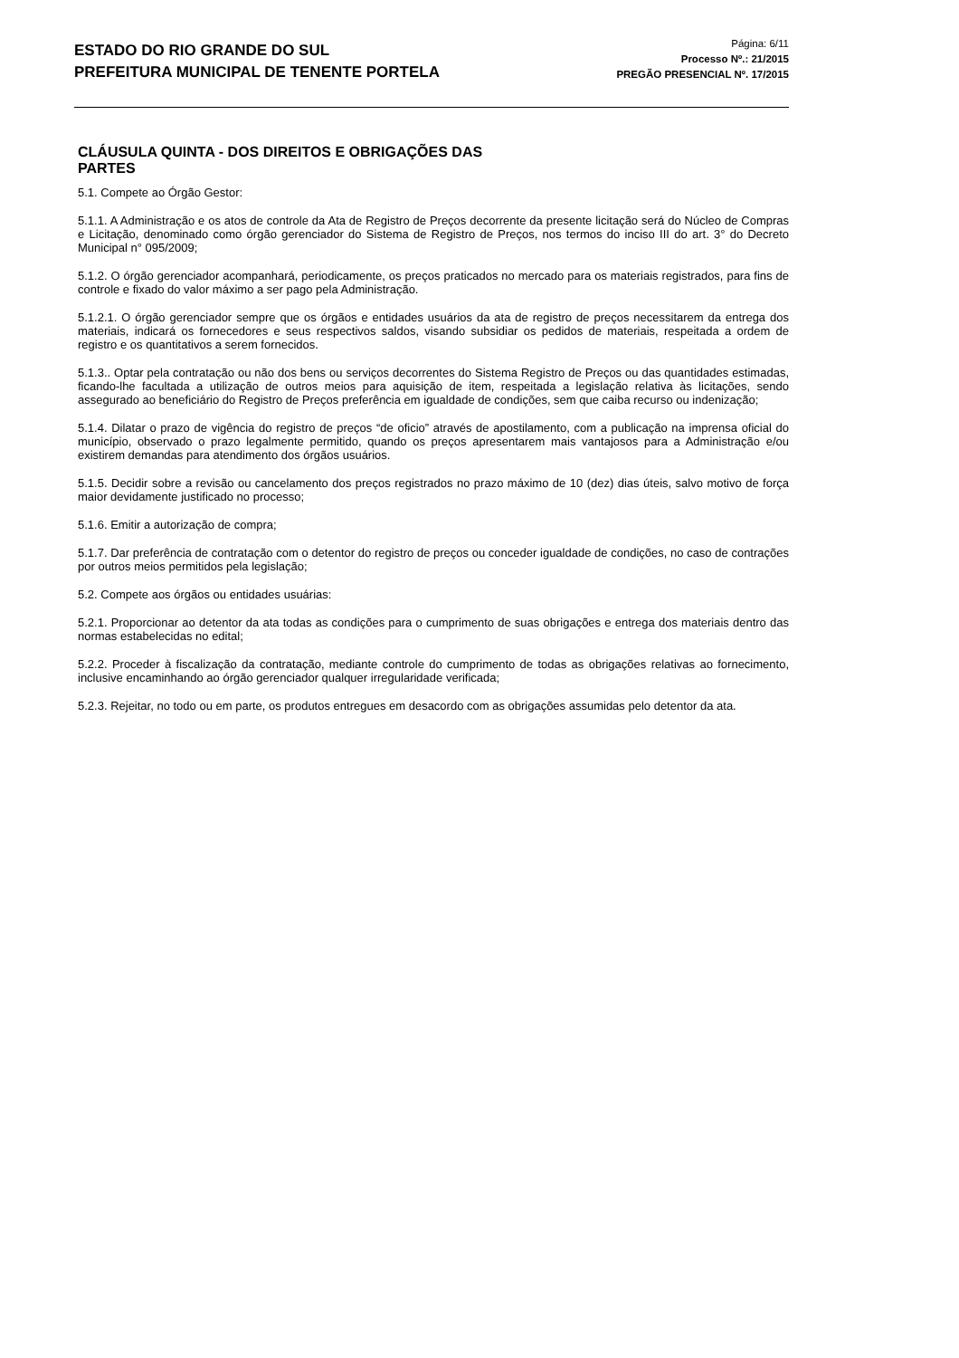ESTADO DO RIO GRANDE DO SUL
PREFEITURA MUNICIPAL DE TENENTE PORTELA
Página: 6/11
Processo Nº.: 21/2015
PREGÃO PRESENCIAL Nº. 17/2015
CLÁUSULA QUINTA - DOS DIREITOS E OBRIGAÇÕES DAS PARTES
5.1. Compete ao Órgão Gestor:
5.1.1. A Administração e os atos de controle da Ata de Registro de Preços decorrente da presente licitação será do Núcleo de Compras e Licitação, denominado como órgão gerenciador do Sistema de Registro de Preços, nos termos do inciso III do art. 3° do Decreto Municipal n° 095/2009;
5.1.2. O órgão gerenciador acompanhará, periodicamente, os preços praticados no mercado para os materiais registrados, para fins de controle e fixado do valor máximo a ser pago pela Administração.
5.1.2.1. O órgão gerenciador sempre que os órgãos e entidades usuários da ata de registro de preços necessitarem da entrega dos materiais, indicará os fornecedores e seus respectivos saldos, visando subsidiar os pedidos de materiais, respeitada a ordem de registro e os quantitativos a serem fornecidos.
5.1.3.. Optar pela contratação ou não dos bens ou serviços decorrentes do Sistema Registro de Preços ou das quantidades estimadas, ficando-lhe facultada a utilização de outros meios para aquisição de item, respeitada a legislação relativa às licitações, sendo assegurado ao beneficiário do Registro de Preços preferência em igualdade de condições, sem que caiba recurso ou indenização;
5.1.4. Dilatar o prazo de vigência do registro de preços “de oficio” através de apostilamento, com a publicação na imprensa oficial do município, observado o prazo legalmente permitido, quando os preços apresentarem mais vantajosos para a Administração e/ou existirem demandas para atendimento dos órgãos usuários.
5.1.5. Decidir sobre a revisão ou cancelamento dos preços registrados no prazo máximo de 10 (dez) dias úteis, salvo motivo de força maior devidamente justificado no processo;
5.1.6. Emitir a autorização de compra;
5.1.7. Dar preferência de contratação com o detentor do registro de preços ou conceder igualdade de condições, no caso de contrações por outros meios permitidos pela legislação;
5.2. Compete aos órgãos ou entidades usuárias:
5.2.1. Proporcionar ao detentor da ata todas as condições para o cumprimento de suas obrigações e entrega dos materiais dentro das normas estabelecidas no edital;
5.2.2. Proceder à fiscalização da contratação, mediante controle do cumprimento de todas as obrigações relativas ao fornecimento, inclusive encaminhando ao órgão gerenciador qualquer irregularidade verificada;
5.2.3. Rejeitar, no todo ou em parte, os produtos entregues em desacordo com as obrigações assumidas pelo detentor da ata.